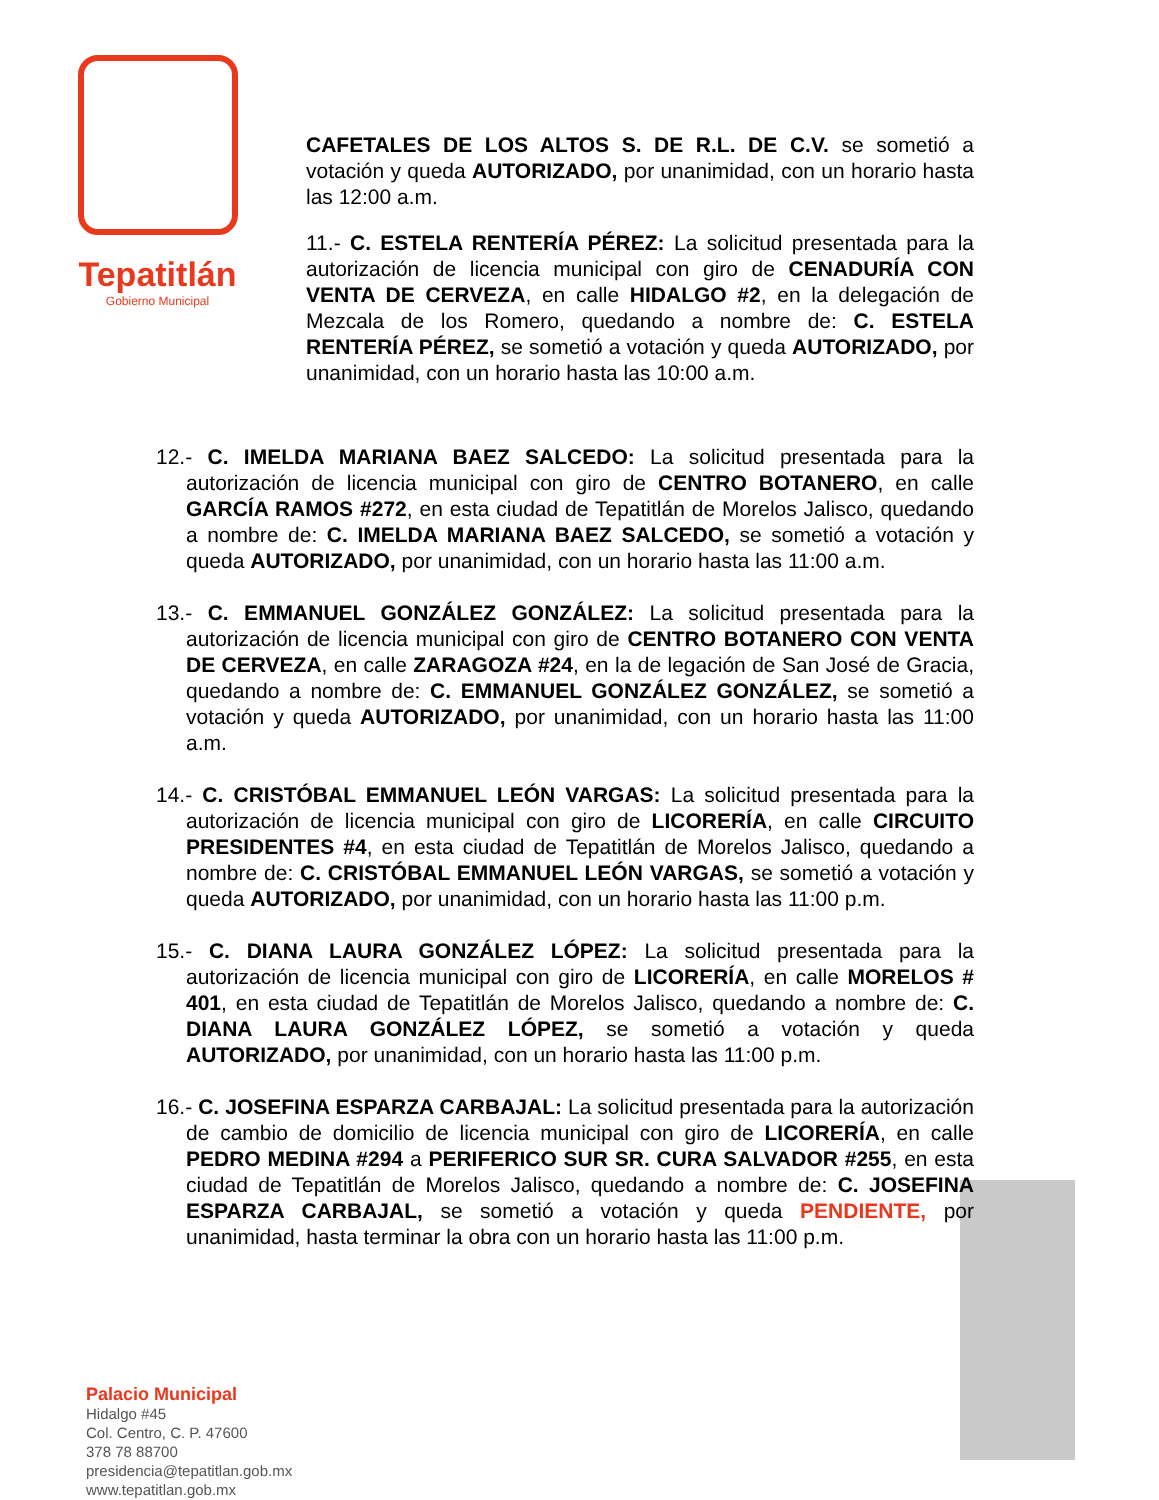Tepatitlán
Gobierno Municipal
CAFETALES DE LOS ALTOS S. DE R.L. DE C.V. se sometió a votación y queda AUTORIZADO, por unanimidad, con un horario hasta las 12:00 a.m.
11.- C. ESTELA RENTERÍA PÉREZ: La solicitud presentada para la autorización de licencia municipal con giro de CENADURÍA CON VENTA DE CERVEZA, en calle HIDALGO #2, en la delegación de Mezcala de los Romero, quedando a nombre de: C. ESTELA RENTERÍA PÉREZ, se sometió a votación y queda AUTORIZADO, por unanimidad, con un horario hasta las 10:00 a.m.
12.- C. IMELDA MARIANA BAEZ SALCEDO: La solicitud presentada para la autorización de licencia municipal con giro de CENTRO BOTANERO, en calle GARCÍA RAMOS #272, en esta ciudad de Tepatitlán de Morelos Jalisco, quedando a nombre de: C. IMELDA MARIANA BAEZ SALCEDO, se sometió a votación y queda AUTORIZADO, por unanimidad, con un horario hasta las 11:00 a.m.
13.- C. EMMANUEL GONZÁLEZ GONZÁLEZ: La solicitud presentada para la autorización de licencia municipal con giro de CENTRO BOTANERO CON VENTA DE CERVEZA, en calle ZARAGOZA #24, en la de legación de San José de Gracia, quedando a nombre de: C. EMMANUEL GONZÁLEZ GONZÁLEZ, se sometió a votación y queda AUTORIZADO, por unanimidad, con un horario hasta las 11:00 a.m.
14.- C. CRISTÓBAL EMMANUEL LEÓN VARGAS: La solicitud presentada para la autorización de licencia municipal con giro de LICORERÍA, en calle CIRCUITO PRESIDENTES #4, en esta ciudad de Tepatitlán de Morelos Jalisco, quedando a nombre de: C. CRISTÓBAL EMMANUEL LEÓN VARGAS, se sometió a votación y queda AUTORIZADO, por unanimidad, con un horario hasta las 11:00 p.m.
15.- C. DIANA LAURA GONZÁLEZ LÓPEZ: La solicitud presentada para la autorización de licencia municipal con giro de LICORERÍA, en calle MORELOS # 401, en esta ciudad de Tepatitlán de Morelos Jalisco, quedando a nombre de: C. DIANA LAURA GONZÁLEZ LÓPEZ, se sometió a votación y queda AUTORIZADO, por unanimidad, con un horario hasta las 11:00 p.m.
16.- C. JOSEFINA ESPARZA CARBAJAL: La solicitud presentada para la autorización de cambio de domicilio de licencia municipal con giro de LICORERÍA, en calle PEDRO MEDINA #294 a PERIFERICO SUR SR. CURA SALVADOR #255, en esta ciudad de Tepatitlán de Morelos Jalisco, quedando a nombre de: C. JOSEFINA ESPARZA CARBAJAL, se sometió a votación y queda PENDIENTE, por unanimidad, hasta terminar la obra con un horario hasta las 11:00 p.m.
Palacio Municipal
Hidalgo #45
Col. Centro, C. P. 47600
378 78 88700
presidencia@tepatitlan.gob.mx
www.tepatitlan.gob.mx